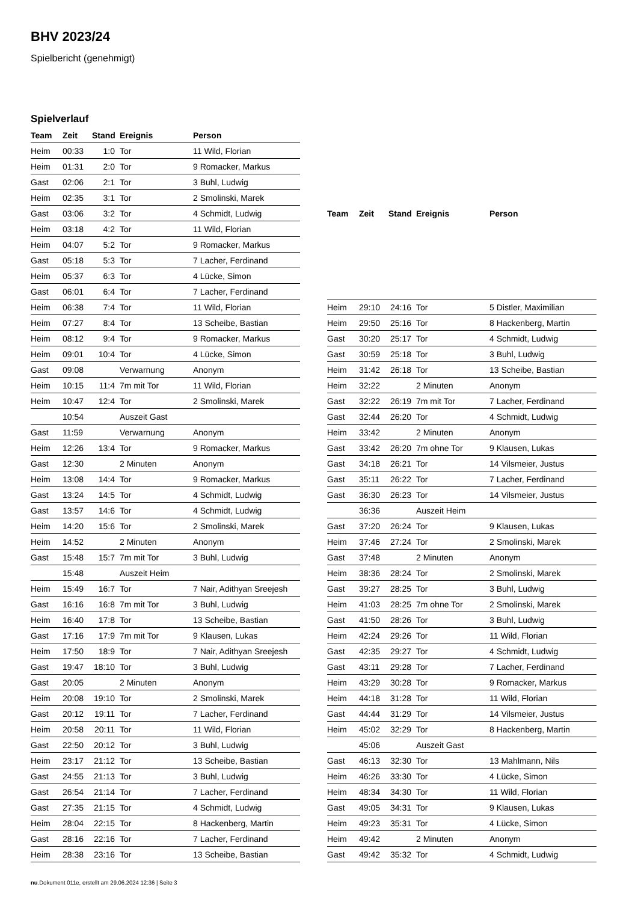BHV 2023/24
Spielbericht (genehmigt)
Spielverlauf
| Team | Zeit | Stand | Ereignis | Person |
| --- | --- | --- | --- | --- |
| Heim | 00:33 | 1:0 | Tor | 11 Wild, Florian |
| Heim | 01:31 | 2:0 | Tor | 9 Romacker, Markus |
| Gast | 02:06 | 2:1 | Tor | 3 Buhl, Ludwig |
| Heim | 02:35 | 3:1 | Tor | 2 Smolinski, Marek |
| Gast | 03:06 | 3:2 | Tor | 4 Schmidt, Ludwig |
| Heim | 03:18 | 4:2 | Tor | 11 Wild, Florian |
| Heim | 04:07 | 5:2 | Tor | 9 Romacker, Markus |
| Gast | 05:18 | 5:3 | Tor | 7 Lacher, Ferdinand |
| Heim | 05:37 | 6:3 | Tor | 4 Lücke, Simon |
| Gast | 06:01 | 6:4 | Tor | 7 Lacher, Ferdinand |
| Heim | 06:38 | 7:4 | Tor | 11 Wild, Florian |
| Heim | 07:27 | 8:4 | Tor | 13 Scheibe, Bastian |
| Heim | 08:12 | 9:4 | Tor | 9 Romacker, Markus |
| Heim | 09:01 | 10:4 | Tor | 4 Lücke, Simon |
| Gast | 09:08 | | Verwarnung | Anonym |
| Heim | 10:15 | 11:4 | 7m mit Tor | 11 Wild, Florian |
| Heim | 10:47 | 12:4 | Tor | 2 Smolinski, Marek |
| | 10:54 | | Auszeit Gast | |
| Gast | 11:59 | | Verwarnung | Anonym |
| Heim | 12:26 | 13:4 | Tor | 9 Romacker, Markus |
| Gast | 12:30 | | 2 Minuten | Anonym |
| Heim | 13:08 | 14:4 | Tor | 9 Romacker, Markus |
| Gast | 13:24 | 14:5 | Tor | 4 Schmidt, Ludwig |
| Gast | 13:57 | 14:6 | Tor | 4 Schmidt, Ludwig |
| Heim | 14:20 | 15:6 | Tor | 2 Smolinski, Marek |
| Heim | 14:52 | | 2 Minuten | Anonym |
| Gast | 15:48 | 15:7 | 7m mit Tor | 3 Buhl, Ludwig |
| | 15:48 | | Auszeit Heim | |
| Heim | 15:49 | 16:7 | Tor | 7 Nair, Adithyan Sreejesh |
| Gast | 16:16 | 16:8 | 7m mit Tor | 3 Buhl, Ludwig |
| Heim | 16:40 | 17:8 | Tor | 13 Scheibe, Bastian |
| Gast | 17:16 | 17:9 | 7m mit Tor | 9 Klausen, Lukas |
| Heim | 17:50 | 18:9 | Tor | 7 Nair, Adithyan Sreejesh |
| Gast | 19:47 | 18:10 | Tor | 3 Buhl, Ludwig |
| Gast | 20:05 | | 2 Minuten | Anonym |
| Heim | 20:08 | 19:10 | Tor | 2 Smolinski, Marek |
| Gast | 20:12 | 19:11 | Tor | 7 Lacher, Ferdinand |
| Heim | 20:58 | 20:11 | Tor | 11 Wild, Florian |
| Gast | 22:50 | 20:12 | Tor | 3 Buhl, Ludwig |
| Heim | 23:17 | 21:12 | Tor | 13 Scheibe, Bastian |
| Gast | 24:55 | 21:13 | Tor | 3 Buhl, Ludwig |
| Gast | 26:54 | 21:14 | Tor | 7 Lacher, Ferdinand |
| Gast | 27:35 | 21:15 | Tor | 4 Schmidt, Ludwig |
| Heim | 28:04 | 22:15 | Tor | 8 Hackenberg, Martin |
| Gast | 28:16 | 22:16 | Tor | 7 Lacher, Ferdinand |
| Heim | 28:38 | 23:16 | Tor | 13 Scheibe, Bastian |
| Team | Zeit | Stand | Ereignis | Person |
| --- | --- | --- | --- | --- |
| Heim | 29:10 | 24:16 | Tor | 5 Distler, Maximilian |
| Heim | 29:50 | 25:16 | Tor | 8 Hackenberg, Martin |
| Gast | 30:20 | 25:17 | Tor | 4 Schmidt, Ludwig |
| Gast | 30:59 | 25:18 | Tor | 3 Buhl, Ludwig |
| Heim | 31:42 | 26:18 | Tor | 13 Scheibe, Bastian |
| Heim | 32:22 | | 2 Minuten | Anonym |
| Gast | 32:22 | 26:19 | 7m mit Tor | 7 Lacher, Ferdinand |
| Gast | 32:44 | 26:20 | Tor | 4 Schmidt, Ludwig |
| Heim | 33:42 | | 2 Minuten | Anonym |
| Gast | 33:42 | 26:20 | 7m ohne Tor | 9 Klausen, Lukas |
| Gast | 34:18 | 26:21 | Tor | 14 Vilsmeier, Justus |
| Gast | 35:11 | 26:22 | Tor | 7 Lacher, Ferdinand |
| Gast | 36:30 | 26:23 | Tor | 14 Vilsmeier, Justus |
| | 36:36 | | Auszeit Heim | |
| Gast | 37:20 | 26:24 | Tor | 9 Klausen, Lukas |
| Heim | 37:46 | 27:24 | Tor | 2 Smolinski, Marek |
| Gast | 37:48 | | 2 Minuten | Anonym |
| Heim | 38:36 | 28:24 | Tor | 2 Smolinski, Marek |
| Gast | 39:27 | 28:25 | Tor | 3 Buhl, Ludwig |
| Heim | 41:03 | 28:25 | 7m ohne Tor | 2 Smolinski, Marek |
| Gast | 41:50 | 28:26 | Tor | 3 Buhl, Ludwig |
| Heim | 42:24 | 29:26 | Tor | 11 Wild, Florian |
| Gast | 42:35 | 29:27 | Tor | 4 Schmidt, Ludwig |
| Gast | 43:11 | 29:28 | Tor | 7 Lacher, Ferdinand |
| Heim | 43:29 | 30:28 | Tor | 9 Romacker, Markus |
| Heim | 44:18 | 31:28 | Tor | 11 Wild, Florian |
| Gast | 44:44 | 31:29 | Tor | 14 Vilsmeier, Justus |
| Heim | 45:02 | 32:29 | Tor | 8 Hackenberg, Martin |
| | 45:06 | | Auszeit Gast | |
| Gast | 46:13 | 32:30 | Tor | 13 Mahlmann, Nils |
| Heim | 46:26 | 33:30 | Tor | 4 Lücke, Simon |
| Heim | 48:34 | 34:30 | Tor | 11 Wild, Florian |
| Gast | 49:05 | 34:31 | Tor | 9 Klausen, Lukas |
| Heim | 49:23 | 35:31 | Tor | 4 Lücke, Simon |
| Heim | 49:42 | | 2 Minuten | Anonym |
| Gast | 49:42 | 35:32 | Tor | 4 Schmidt, Ludwig |
nu.Dokument 011e, erstellt am 29.06.2024 12:36 | Seite 3